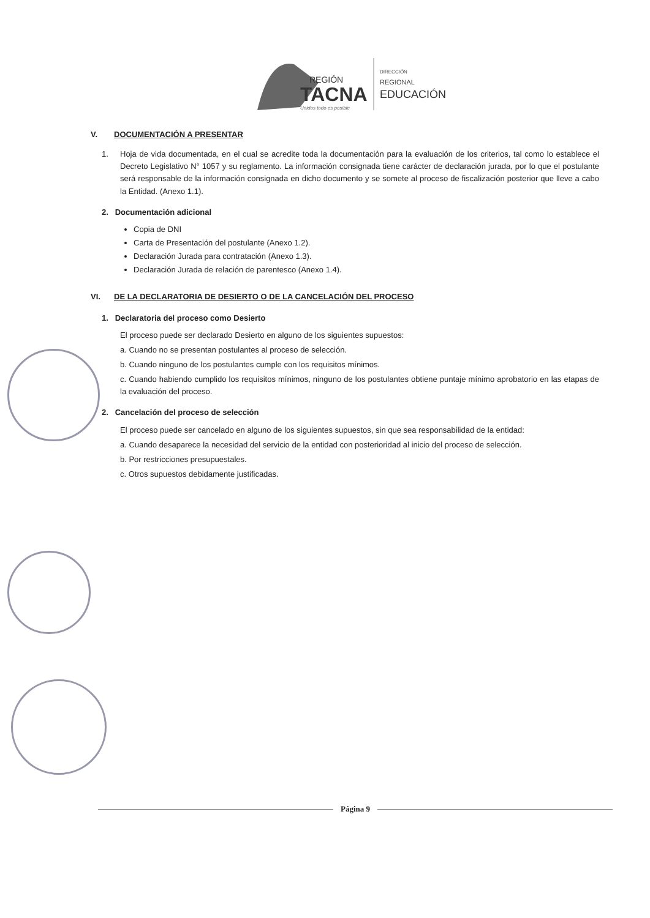REGIÓN
TACNA
Unidos todo es posible
DIRECCIÓN
REGIONAL
EDUCACIÓN
V. DOCUMENTACIÓN A PRESENTAR
1. Hoja de vida documentada, en el cual se acredite toda la documentación para la evaluación de los criterios, tal como lo establece el Decreto Legislativo N° 1057 y su reglamento. La información consignada tiene carácter de declaración jurada, por lo que el postulante será responsable de la información consignada en dicho documento y se somete al proceso de fiscalización posterior que lleve a cabo la Entidad. (Anexo 1.1).
2. Documentación adicional
Copia de DNI
Carta de Presentación del postulante (Anexo 1.2).
Declaración Jurada para contratación (Anexo 1.3).
Declaración Jurada de relación de parentesco (Anexo 1.4).
VI. DE LA DECLARATORIA DE DESIERTO O DE LA CANCELACIÓN DEL PROCESO
1. Declaratoria del proceso como Desierto
El proceso puede ser declarado Desierto en alguno de los siguientes supuestos:
a. Cuando no se presentan postulantes al proceso de selección.
b. Cuando ninguno de los postulantes cumple con los requisitos mínimos.
c. Cuando habiendo cumplido los requisitos mínimos, ninguno de los postulantes obtiene puntaje mínimo aprobatorio en las etapas de la evaluación del proceso.
2. Cancelación del proceso de selección
El proceso puede ser cancelado en alguno de los siguientes supuestos, sin que sea responsabilidad de la entidad:
a. Cuando desaparece la necesidad del servicio de la entidad con posterioridad al inicio del proceso de selección.
b. Por restricciones presupuestales.
c. Otros supuestos debidamente justificadas.
Página 9